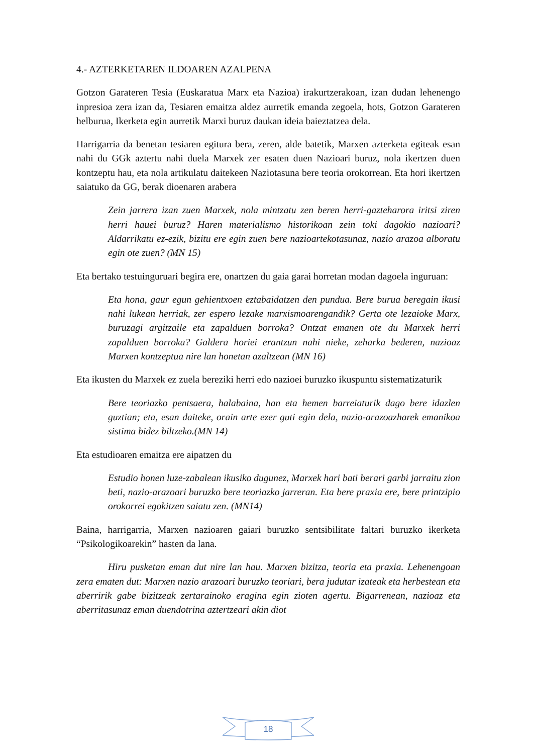4.- AZTERKETAREN ILDOAREN AZALPENA
Gotzon Garateren Tesia (Euskaratua Marx eta Nazioa) irakurtzerakoan, izan dudan lehenengo inpresioa zera izan da, Tesiaren emaitza aldez aurretik emanda zegoela, hots, Gotzon Garateren helburua, Ikerketa egin aurretik Marxi buruz daukan ideia baieztatzea dela.
Harrigarria da benetan tesiaren egitura bera, zeren, alde batetik, Marxen azterketa egiteak esan nahi du GGk aztertu nahi duela Marxek zer esaten duen Nazioari buruz, nola ikertzen duen kontzeptu hau, eta nola artikulatu daitekeen Naziotasuna bere teoria orokorrean. Eta hori ikertzen saiatuko da GG, berak dioenaren arabera
Zein jarrera izan zuen Marxek, nola mintzatu zen beren herri-gazteharora iritsi ziren herri hauei buruz? Haren materialismo historikoan zein toki dagokio nazioari? Aldarrikatu ez-ezik, bizitu ere egin zuen bere nazioartekotasunaz, nazio arazoa alboratu egin ote zuen? (MN 15)
Eta bertako testuinguruari begira ere, onartzen du gaia garai horretan modan dagoela inguruan:
Eta hona, gaur egun gehientxoen eztabaidatzen den pundua. Bere burua beregain ikusi nahi lukean herriak, zer espero lezake marxismoarengandik? Gerta ote lezaioke Marx, buruzagi argitzaile eta zapalduen borroka? Ontzat emanen ote du Marxek herri zapalduen borroka? Galdera horiei erantzun nahi nieke, zeharka bederen, nazioaz Marxen kontzeptua nire lan honetan azaltzean (MN 16)
Eta ikusten du Marxek ez zuela bereziki herri edo nazioei buruzko ikuspuntu sistematizaturik
Bere teoriazko pentsaera, halabaina, han eta hemen barreiaturik dago bere idazlen guztian; eta, esan daiteke, orain arte ezer guti egin dela, nazio-arazoazharek emanikoa sistima bidez biltzeko.(MN 14)
Eta estudioaren emaitza ere aipatzen du
Estudio honen luze-zabalean ikusiko dugunez, Marxek hari bati berari garbi jarraitu zion beti, nazio-arazoari buruzko bere teoriazko jarreran. Eta bere praxia ere, bere printzipio orokorrei egokitzen saiatu zen. (MN14)
Baina, harrigarria, Marxen nazioaren gaiari buruzko sentsibilitate faltari buruzko ikerketa “Psikologikoarekin” hasten da lana.
Hiru pusketan eman dut nire lan hau. Marxen bizitza, teoria eta praxia. Lehenengoan zera ematen dut: Marxen nazio arazoari buruzko teoriari, bera judutar izateak eta herbestean eta aberririk gabe bizitzeak zertarainoko eragina egin zioten agertu. Bigarrenean, nazioaz eta aberritasunaz eman duendotrina aztertzeari akin diot
18